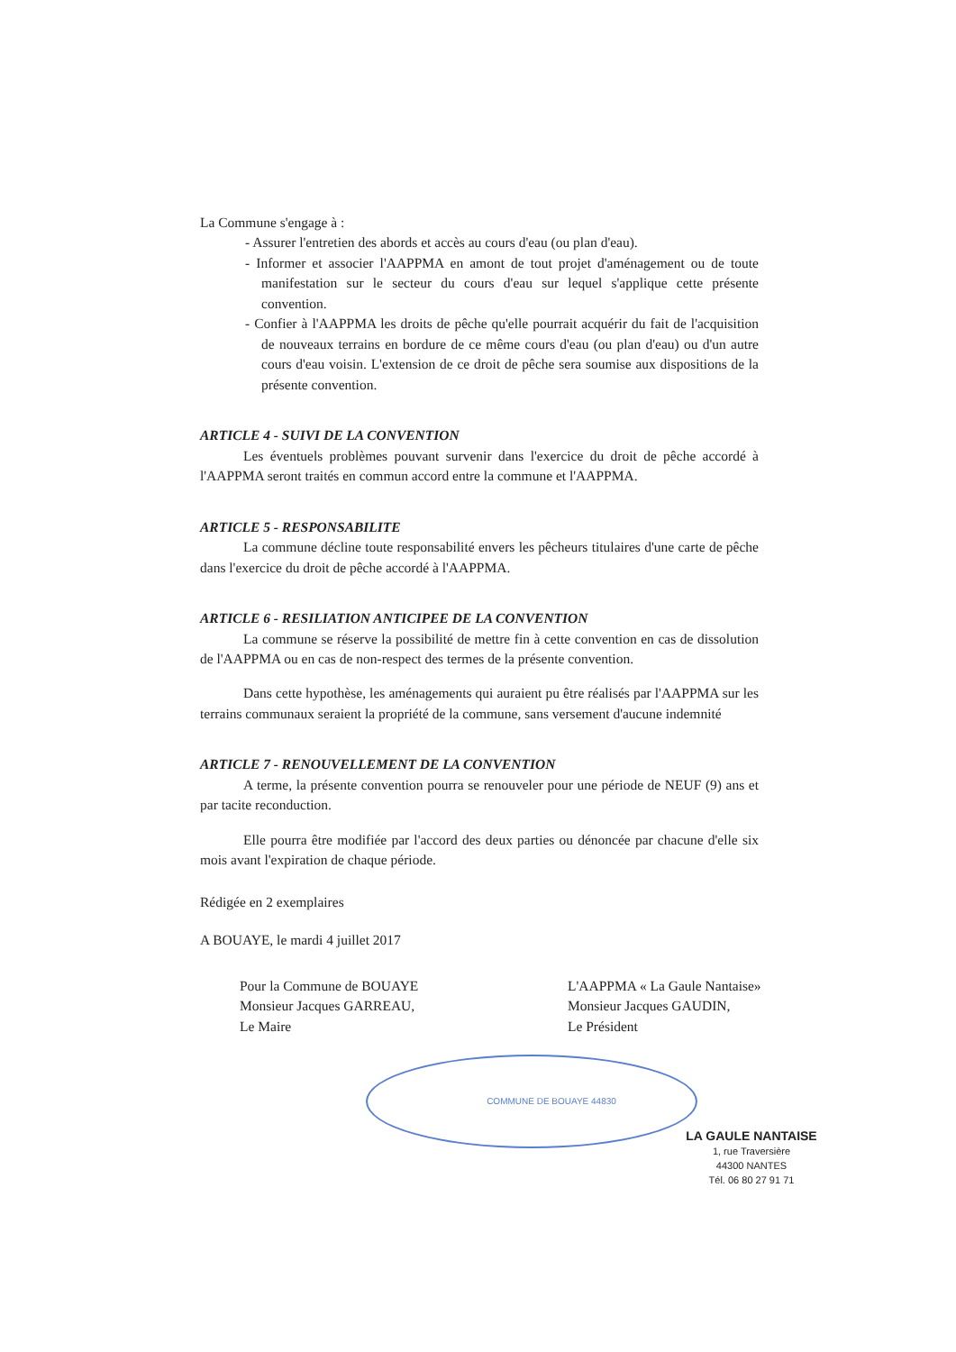La Commune s'engage à :
- Assurer l'entretien des abords et accès au cours d'eau (ou plan d'eau).
- Informer et associer l'AAPPMA en amont de tout projet d'aménagement ou de toute manifestation sur le secteur du cours d'eau sur lequel s'applique cette présente convention.
- Confier à l'AAPPMA les droits de pêche qu'elle pourrait acquérir du fait de l'acquisition de nouveaux terrains en bordure de ce même cours d'eau (ou plan d'eau) ou d'un autre cours d'eau voisin. L'extension de ce droit de pêche sera soumise aux dispositions de la présente convention.
ARTICLE 4 - SUIVI DE LA CONVENTION
Les éventuels problèmes pouvant survenir dans l'exercice du droit de pêche accordé à l'AAPPMA seront traités en commun accord entre la commune et l'AAPPMA.
ARTICLE 5 - RESPONSABILITE
La commune décline toute responsabilité envers les pêcheurs titulaires d'une carte de pêche dans l'exercice du droit de pêche accordé à l'AAPPMA.
ARTICLE 6 - RESILIATION ANTICIPEE DE LA CONVENTION
La commune se réserve la possibilité de mettre fin à cette convention en cas de dissolution de l'AAPPMA ou en cas de non-respect des termes de la présente convention.
Dans cette hypothèse, les aménagements qui auraient pu être réalisés par l'AAPPMA sur les terrains communaux seraient la propriété de la commune, sans versement d'aucune indemnité
ARTICLE 7 - RENOUVELLEMENT DE LA CONVENTION
A terme, la présente convention pourra se renouveler pour une période de NEUF (9) ans et par tacite reconduction.
Elle pourra être modifiée par l'accord des deux parties ou dénoncée par chacune d'elle six mois avant l'expiration de chaque période.
Rédigée en 2 exemplaires
A BOUAYE, le mardi 4 juillet 2017
Pour la Commune de BOUAYE
Monsieur Jacques GARREAU,
Le Maire
COMMUNE DE BOUAYE 44830
L'AAPPMA « La Gaule Nantaise»
Monsieur Jacques GAUDIN,
Le Président
LA GAULE NANTAISE
1, rue Traversière
44300 NANTES
Tél. 06 80 27 91 71